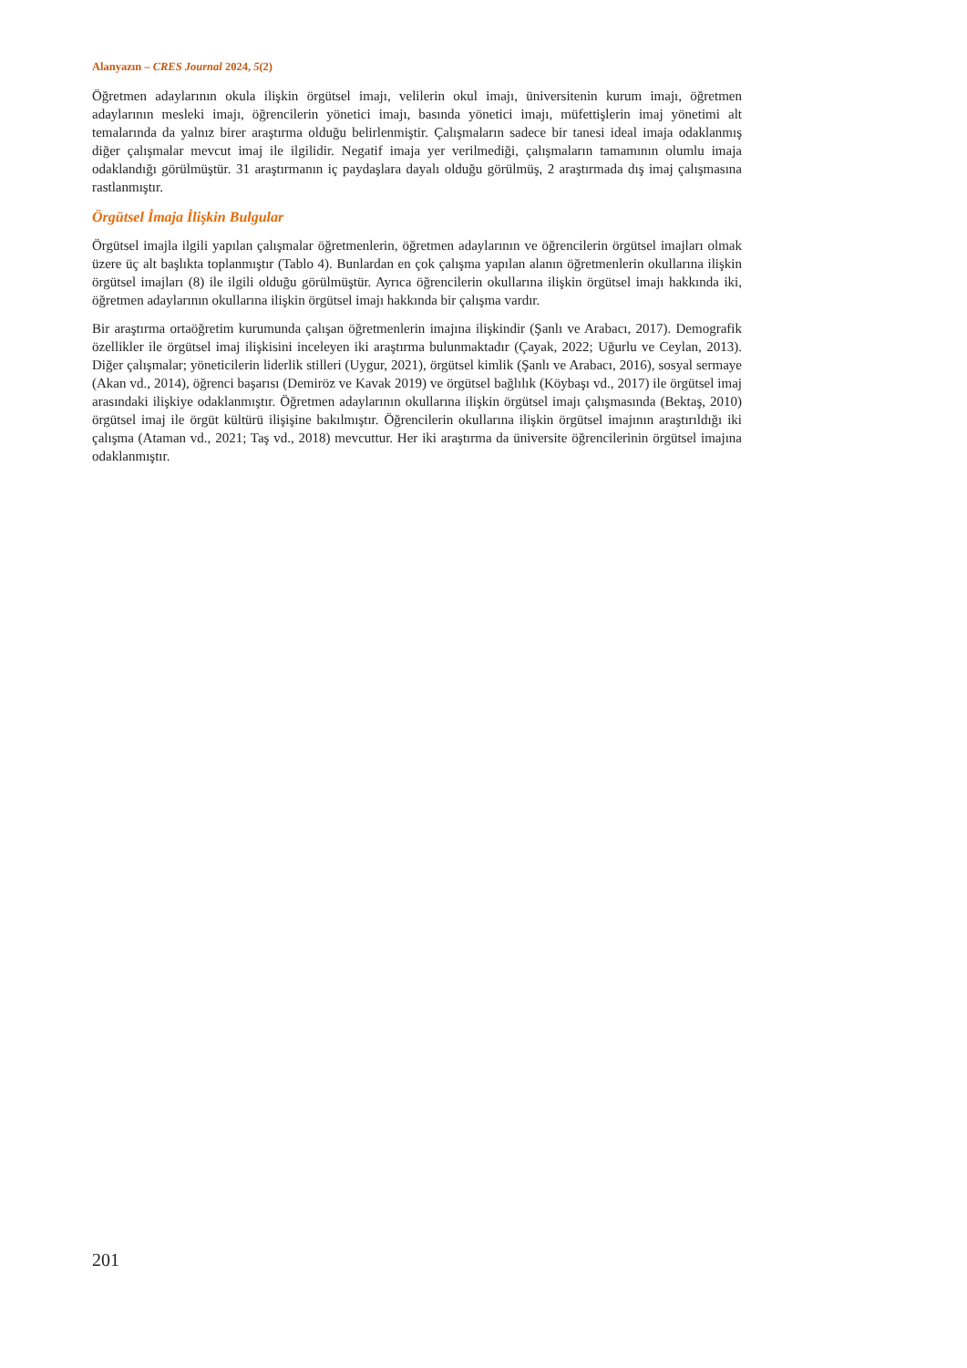Alanyazın – CRES Journal 2024, 5(2)
Öğretmen adaylarının okula ilişkin örgütsel imajı, velilerin okul imajı, üniversitenin kurum imajı, öğretmen adaylarının mesleki imajı, öğrencilerin yönetici imajı, basında yönetici imajı, müfettişlerin imaj yönetimi alt temalarında da yalnız birer araştırma olduğu belirlenmiştir. Çalışmaların sadece bir tanesi ideal imaja odaklanmış diğer çalışmalar mevcut imaj ile ilgilidir. Negatif imaja yer verilmediği, çalışmaların tamamının olumlu imaja odaklandığı görülmüştür. 31 araştırmanın iç paydaşlara dayalı olduğu görülmüş, 2 araştırmada dış imaj çalışmasına rastlanmıştır.
Örgütsel İmaja İlişkin Bulgular
Örgütsel imajla ilgili yapılan çalışmalar öğretmenlerin, öğretmen adaylarının ve öğrencilerin örgütsel imajları olmak üzere üç alt başlıkta toplanmıştır (Tablo 4). Bunlardan en çok çalışma yapılan alanın öğretmenlerin okullarına ilişkin örgütsel imajları (8) ile ilgili olduğu görülmüştür. Ayrıca öğrencilerin okullarına ilişkin örgütsel imajı hakkında iki, öğretmen adaylarının okullarına ilişkin örgütsel imajı hakkında bir çalışma vardır.
Bir araştırma ortaöğretim kurumunda çalışan öğretmenlerin imajına ilişkindir (Şanlı ve Arabacı, 2017). Demografik özellikler ile örgütsel imaj ilişkisini inceleyen iki araştırma bulunmaktadır (Çayak, 2022; Uğurlu ve Ceylan, 2013). Diğer çalışmalar; yöneticilerin liderlik stilleri (Uygur, 2021), örgütsel kimlik (Şanlı ve Arabacı, 2016), sosyal sermaye (Akan vd., 2014), öğrenci başarısı (Demiröz ve Kavak 2019) ve örgütsel bağlılık (Köybaşı vd., 2017) ile örgütsel imaj arasındaki ilişkiye odaklanmıştır. Öğretmen adaylarının okullarına ilişkin örgütsel imajı çalışmasında (Bektaş, 2010) örgütsel imaj ile örgüt kültürü ilişişine bakılmıştır. Öğrencilerin okullarına ilişkin örgütsel imajının araştırıldığı iki çalışma (Ataman vd., 2021; Taş vd., 2018) mevcuttur. Her iki araştırma da üniversite öğrencilerinin örgütsel imajına odaklanmıştır.
201